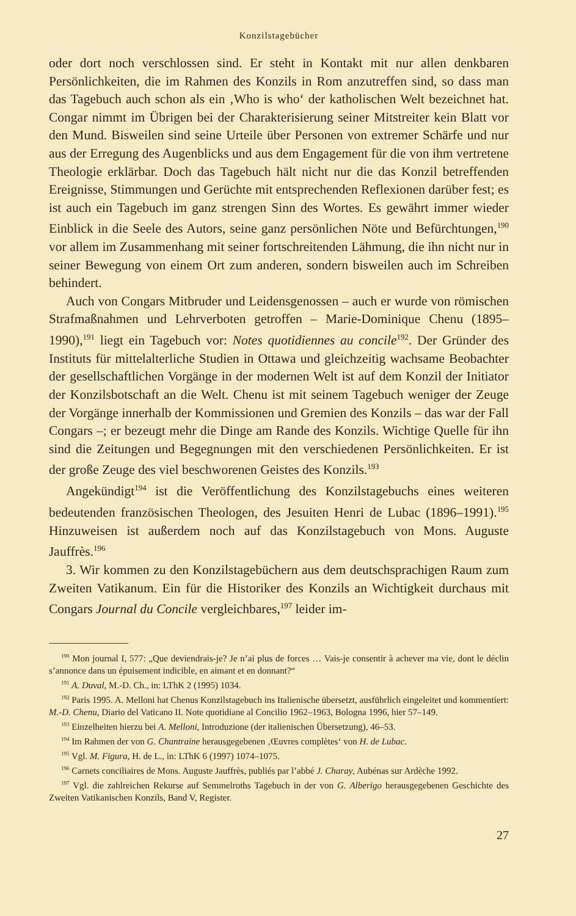Konzilstagebücher
oder dort noch verschlossen sind. Er steht in Kontakt mit nur allen denkbaren Persönlichkeiten, die im Rahmen des Konzils in Rom anzutreffen sind, so dass man das Tagebuch auch schon als ein ‚Who is who‘ der katholischen Welt bezeichnet hat. Congar nimmt im Übrigen bei der Charakterisierung seiner Mitstreiter kein Blatt vor den Mund. Bisweilen sind seine Urteile über Personen von extremer Schärfe und nur aus der Erregung des Augenblicks und aus dem Engagement für die von ihm vertretene Theologie erklärbar. Doch das Tagebuch hält nicht nur die das Konzil betreffenden Ereignisse, Stimmungen und Gerüchte mit entsprechenden Reflexionen darüber fest; es ist auch ein Tagebuch im ganz strengen Sinn des Wortes. Es gewährt immer wieder Einblick in die Seele des Autors, seine ganz persönlichen Nöte und Befürchtungen,<sup>190</sup> vor allem im Zusammenhang mit seiner fortschreitenden Lähmung, die ihn nicht nur in seiner Bewegung von einem Ort zum anderen, sondern bisweilen auch im Schreiben behindert.
Auch von Congars Mitbruder und Leidensgenossen – auch er wurde von römischen Strafmaßnahmen und Lehrverboten getroffen – Marie-Dominique Chenu (1895–1990),<sup>191</sup> liegt ein Tagebuch vor: Notes quotidiennes au concile<sup>192</sup>. Der Gründer des Instituts für mittelalterliche Studien in Ottawa und gleichzeitig wachsame Beobachter der gesellschaftlichen Vorgänge in der modernen Welt ist auf dem Konzil der Initiator der Konzilsbotschaft an die Welt. Chenu ist mit seinem Tagebuch weniger der Zeuge der Vorgänge innerhalb der Kommissionen und Gremien des Konzils – das war der Fall Congars –; er bezeugt mehr die Dinge am Rande des Konzils. Wichtige Quelle für ihn sind die Zeitungen und Begegnungen mit den verschiedenen Persönlichkeiten. Er ist der große Zeuge des viel beschworenen Geistes des Konzils.<sup>193</sup>
Angekündigt<sup>194</sup> ist die Veröffentlichung des Konzilstagebuchs eines weiteren bedeutenden französischen Theologen, des Jesuiten Henri de Lubac (1896–1991).<sup>195</sup> Hinzuweisen ist außerdem noch auf das Konzilstagebuch von Mons. Auguste Jauffrès.<sup>196</sup>
3. Wir kommen zu den Konzilstagebüchern aus dem deutschsprachigen Raum zum Zweiten Vatikanum. Ein für die Historiker des Konzils an Wichtigkeit durchaus mit Congars Journal du Concile vergleichbares,<sup>197</sup> leider im-
<sup>190</sup> Mon journal I, 577: „Que deviendrais-je? Je n’ai plus de forces … Vais-je consentir à achever ma vie, dont le déclin s’annonce dans un épuisement indicible, en aimant et en donnant?“
<sup>191</sup> A. Duval, M.-D. Ch., in: LThK 2 (1995) 1034.
<sup>192</sup> Paris 1995. A. Melloni hat Chenus Konzilstagebuch ins Italienische übersetzt, ausführlich eingeleitet und kommentiert: M.-D. Chenu, Diario del Vaticano II. Note quotidiane al Concilio 1962–1963, Bologna 1996, hier 57–149.
<sup>193</sup> Einzelheiten hierzu bei A. Melloni, Introduzione (der italienischen Übersetzung), 46–53.
<sup>194</sup> Im Rahmen der von G. Chantraine herausgegebenen ‚Œuvres complètes‘ von H. de Lubac.
<sup>195</sup> Vgl. M. Figura, H. de L., in: LThK 6 (1997) 1074–1075.
<sup>196</sup> Carnets conciliaires de Mons. Auguste Jauffrès, publiés par l’abbé J. Charay, Aubénas sur Ardèche 1992.
<sup>197</sup> Vgl. die zahlreichen Rekurse auf Semmelroths Tagebuch in der von G. Alberigo herausgegebenen Geschichte des Zweiten Vatikanischen Konzils, Band V, Register.
27